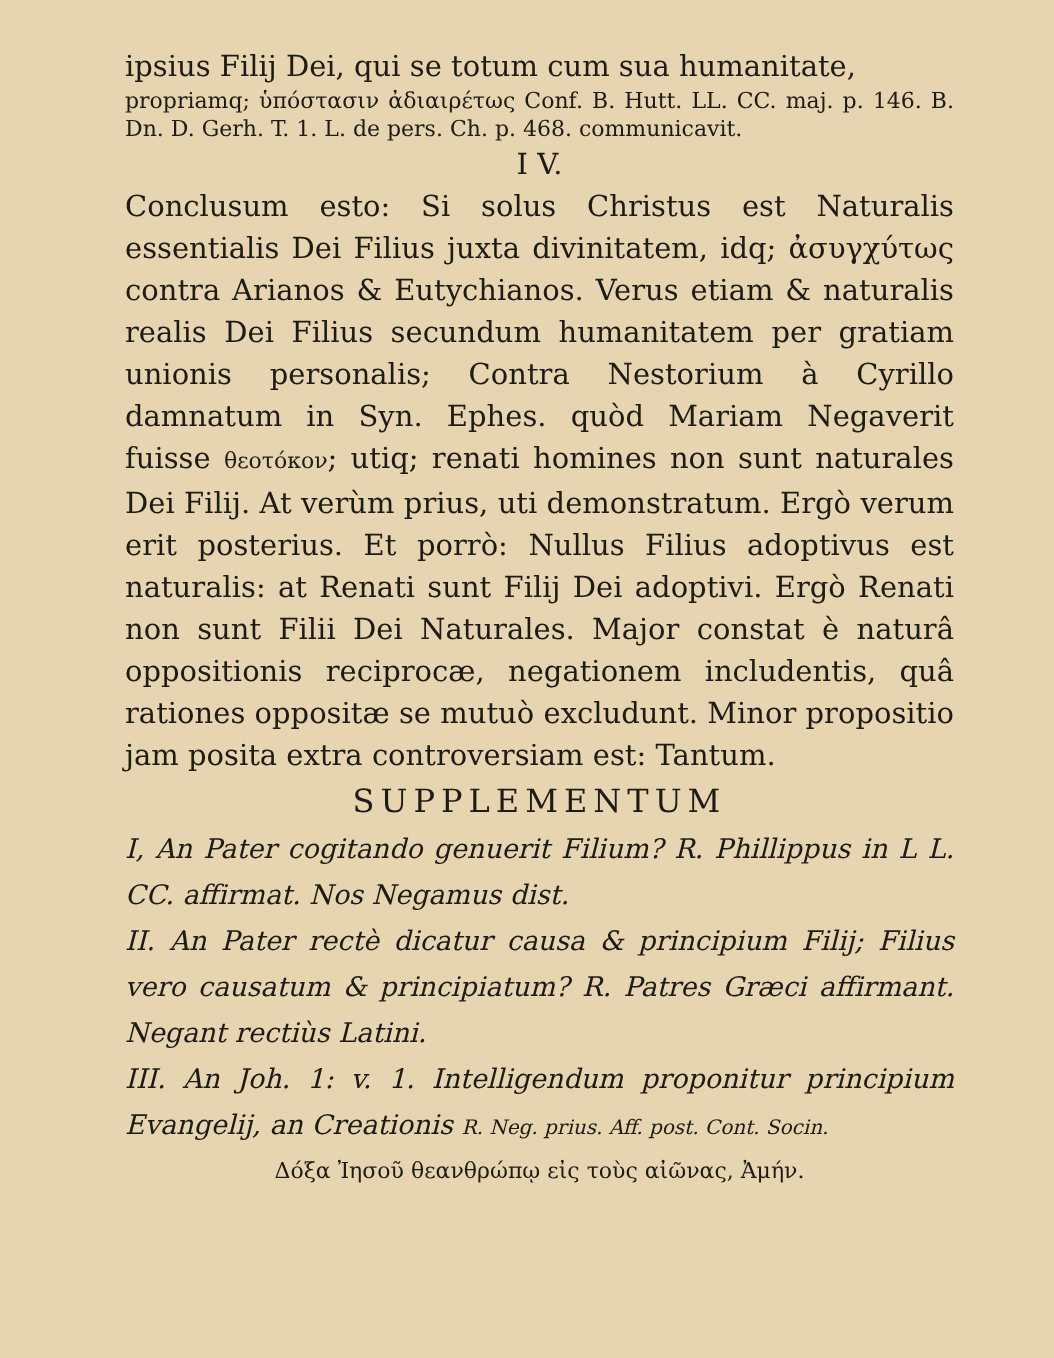ipsius Filij Dei, qui se totum cum sua humanitate,
propriamq; ὑπόστασιν ἀδιαιρέτως Conf. B. Hutt. LL. CC. maj. p. 146. B. Dn. D. Gerh. T. 1. L. de pers. Ch. p. 468. communicavit.
I V.
Conclusum esto: Si solus Christus est Naturalis essentialis Dei Filius juxta divinitatem, idq; ἀσυγχύτως contra Arianos & Eutychianos. Verus etiam & naturalis realis Dei Filius secundum humanitatem per gratiam unionis personalis; Contra Nestorium à Cyrillo damnatum in Syn. Ephes. quòd Mariam Negaverit fuisse θεοτόκον; utiq; renati homines non sunt naturales Dei Filij. At verùm prius, uti demonstratum. Ergò verum erit posterius. Et porrò: Nullus Filius adoptivus est naturalis: at Renati sunt Filij Dei adoptivi. Ergò Renati non sunt Filii Dei Naturales. Major constat è naturâ oppositionis reciprocæ, negationem includentis, quâ rationes oppositæ se mutuò excludunt. Minor propositio jam posita extra controversiam est: Tantum.
SUPPLEMENTUM
I, An Pater cogitando genuerit Filium? R. Phillippus in L L. CC. affirmat. Nos Negamus dist.
II. An Pater rectè dicatur causa & principium Filij; Filius vero causatum & principiatum? R. Patres Græci affirmant. Negant rectiùs Latini.
III. An Joh. 1: v. 1. Intelligendum proponitur principium Evangelij, an Creationis R. Neg. prius. Aff. post. Cont. Socin.
Δόξα Ἰησοῦ θεανθρώπῳ εἰς τοὺς αἰῶνας, Ἀμήν.